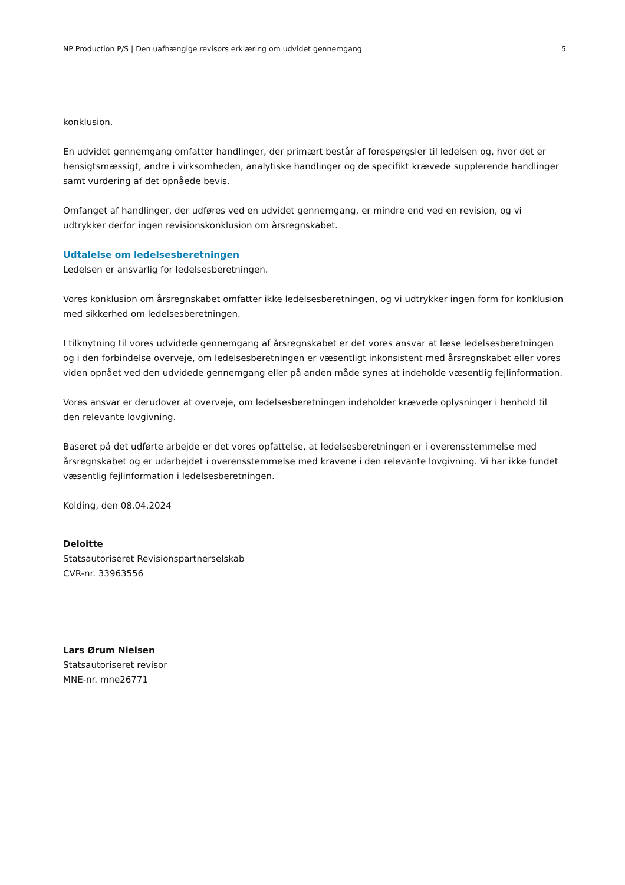NP Production P/S | Den uafhængige revisors erklæring om udvidet gennemgang 5
konklusion.
En udvidet gennemgang omfatter handlinger, der primært består af forespørgsler til ledelsen og, hvor det er hensigtsmæssigt, andre i virksomheden, analytiske handlinger og de specifikt krævede supplerende handlinger samt vurdering af det opnåede bevis.
Omfanget af handlinger, der udføres ved en udvidet gennemgang, er mindre end ved en revision, og vi udtrykker derfor ingen revisionskonklusion om årsregnskabet.
Udtalelse om ledelsesberetningen
Ledelsen er ansvarlig for ledelsesberetningen.
Vores konklusion om årsregnskabet omfatter ikke ledelsesberetningen, og vi udtrykker ingen form for konklusion med sikkerhed om ledelsesberetningen.
I tilknytning til vores udvidede gennemgang af årsregnskabet er det vores ansvar at læse ledelsesberetningen og i den forbindelse overveje, om ledelsesberetningen er væsentligt inkonsistent med årsregnskabet eller vores viden opnået ved den udvidede gennemgang eller på anden måde synes at indeholde væsentlig fejlinformation.
Vores ansvar er derudover at overveje, om ledelsesberetningen indeholder krævede oplysninger i henhold til den relevante lovgivning.
Baseret på det udførte arbejde er det vores opfattelse, at ledelsesberetningen er i overensstemmelse med årsregnskabet og er udarbejdet i overensstemmelse med kravene i den relevante lovgivning. Vi har ikke fundet væsentlig fejlinformation i ledelsesberetningen.
Kolding, den 08.04.2024
Deloitte
Statsautoriseret Revisionspartnerselskab
CVR-nr. 33963556
Lars Ørum Nielsen
Statsautoriseret revisor
MNE-nr. mne26771